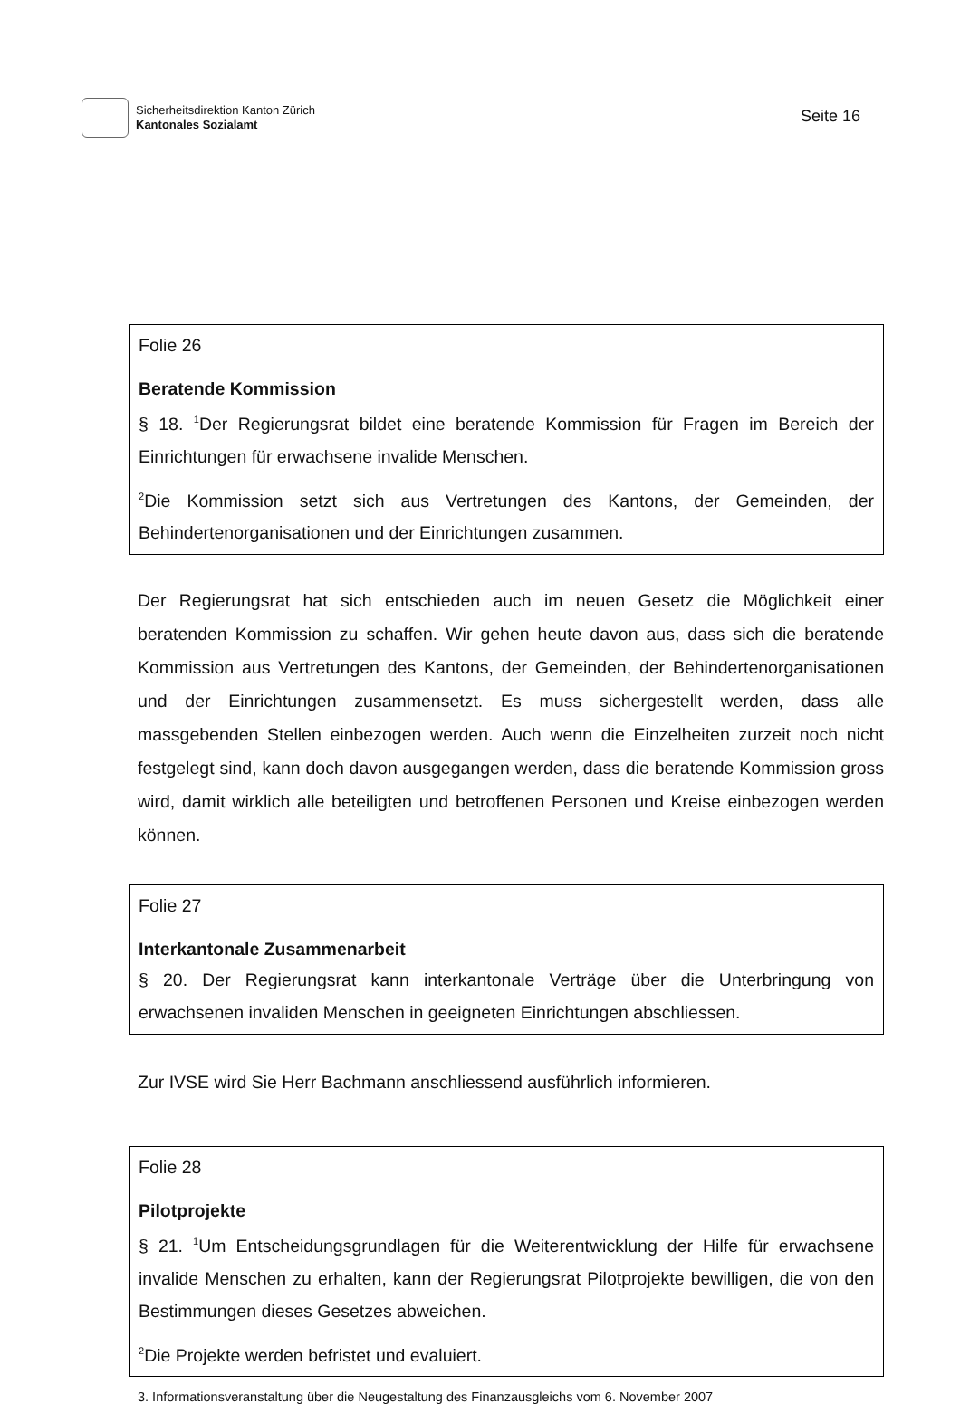Sicherheitsdirektion Kanton Zürich
Kantonales Sozialamt
Seite 16
Folie 26
Beratende Kommission
§ 18. <sup>1</sup>Der Regierungsrat bildet eine beratende Kommission für Fragen im Bereich der Einrichtungen für erwachsene invalide Menschen.
<sup>2</sup> Die Kommission setzt sich aus Vertretungen des Kantons, der Gemeinden, der Behindertenorganisationen und der Einrichtungen zusammen.
Der Regierungsrat hat sich entschieden auch im neuen Gesetz die Möglichkeit einer beratenden Kommission zu schaffen. Wir gehen heute davon aus, dass sich die beratende Kommission aus Vertretungen des Kantons, der Gemeinden, der Behindertenorganisationen und der Einrichtungen zusammensetzt. Es muss sichergestellt werden, dass alle massgebenden Stellen einbezogen werden. Auch wenn die Einzelheiten zurzeit noch nicht festgelegt sind, kann doch davon ausgegangen werden, dass die beratende Kommission gross wird, damit wirklich alle beteiligten und betroffenen Personen und Kreise einbezogen werden können.
Folie 27
Interkantonale Zusammenarbeit
§ 20. Der Regierungsrat kann interkantonale Verträge über die Unterbringung von erwachsenen invaliden Menschen in geeigneten Einrichtungen abschliessen.
Zur IVSE wird Sie Herr Bachmann anschliessend ausführlich informieren.
Folie 28
Pilotprojekte
§ 21. <sup>1</sup>Um Entscheidungsgrundlagen für die Weiterentwicklung der Hilfe für erwachsene invalide Menschen zu erhalten, kann der Regierungsrat Pilotprojekte bewilligen, die von den Bestimmungen dieses Gesetzes abweichen.
<sup>2</sup> Die Projekte werden befristet und evaluiert.
3. Informationsveranstaltung über die Neugestaltung des Finanzausgleichs vom 6. November 2007